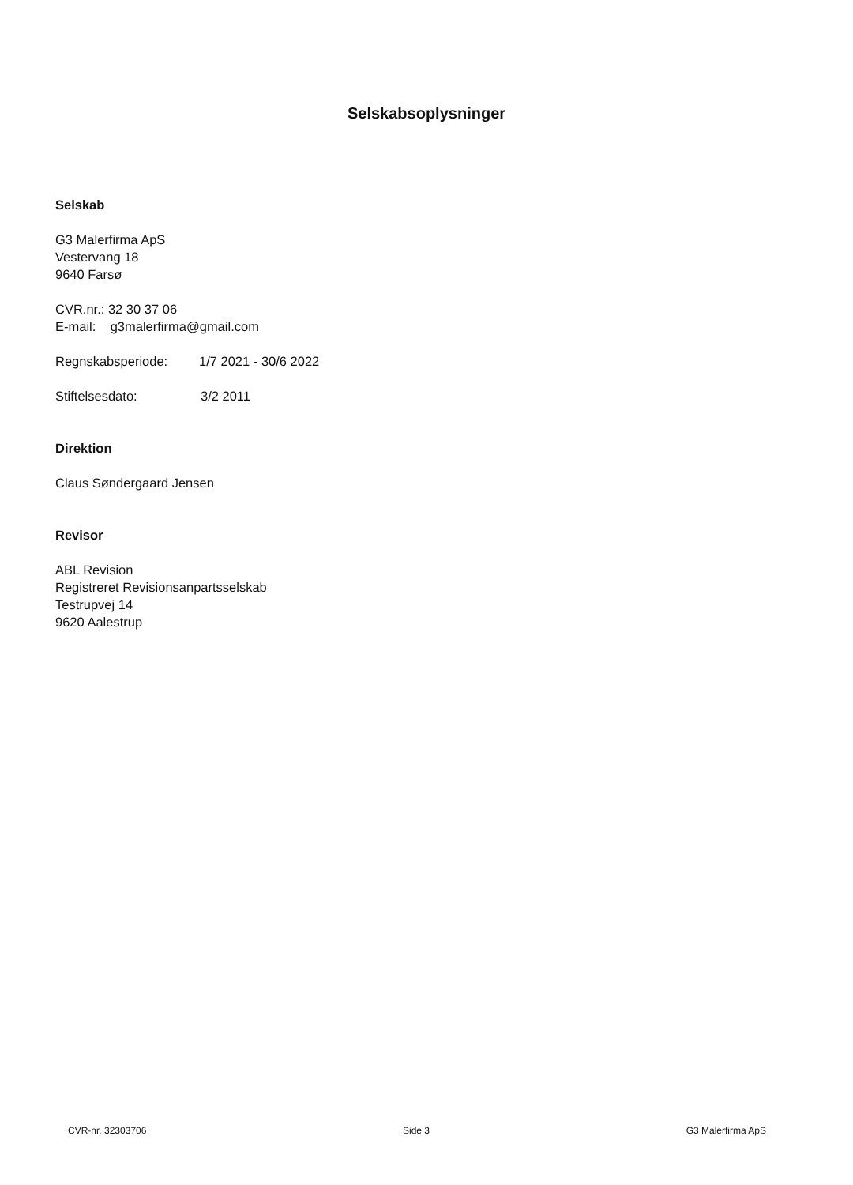Selskabsoplysninger
Selskab
G3 Malerfirma ApS
Vestervang 18
9640 Farsø
CVR.nr.: 32 30 37 06
E-mail: g3malerfirma@gmail.com
Regnskabsperiode: 1/7 2021 - 30/6 2022
Stiftelsesdato: 3/2 2011
Direktion
Claus Søndergaard Jensen
Revisor
ABL Revision
Registreret Revisionsanpartsselskab
Testrupvej 14
9620 Aalestrup
CVR-nr. 32303706 Side 3 G3 Malerfirma ApS